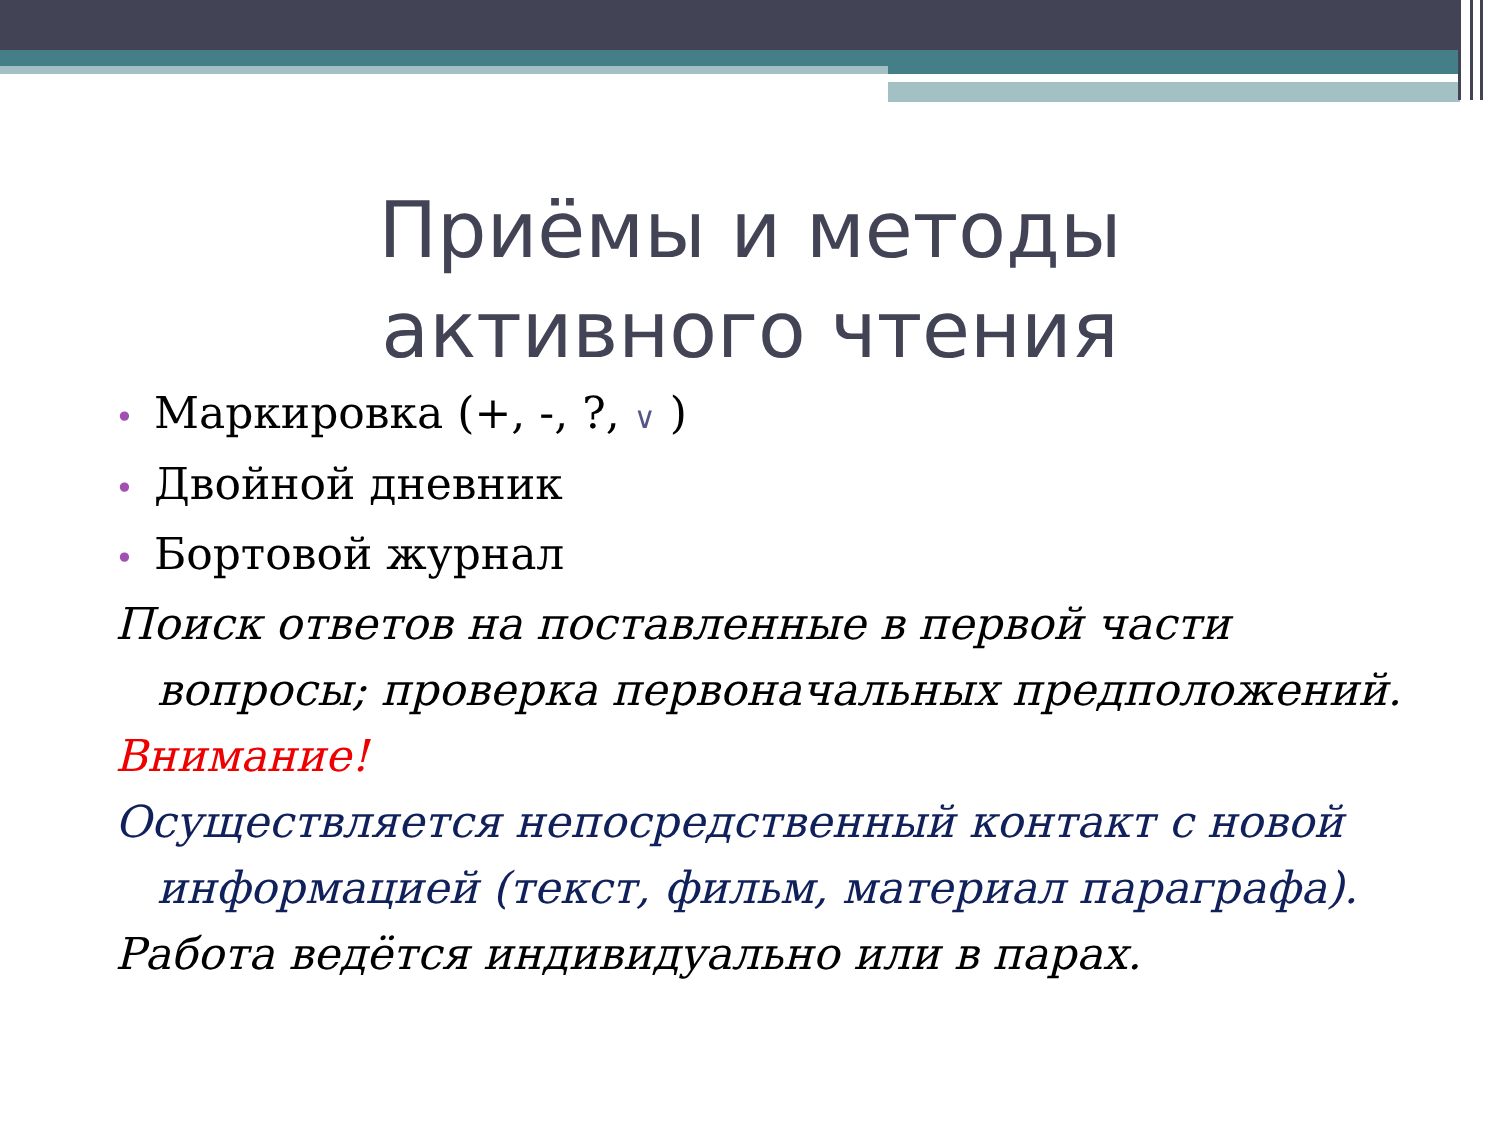Приёмы и методы активного чтения
• Маркировка (+, -, ?, ∨ )
• Двойной дневник
• Бортовой журнал
Поиск ответов на поставленные в первой части вопросы; проверка первоначальных предположений.
Внимание!
Осуществляется непосредственный контакт с новой информацией (текст, фильм, материал параграфа).
Работа ведётся индивидуально или в парах.